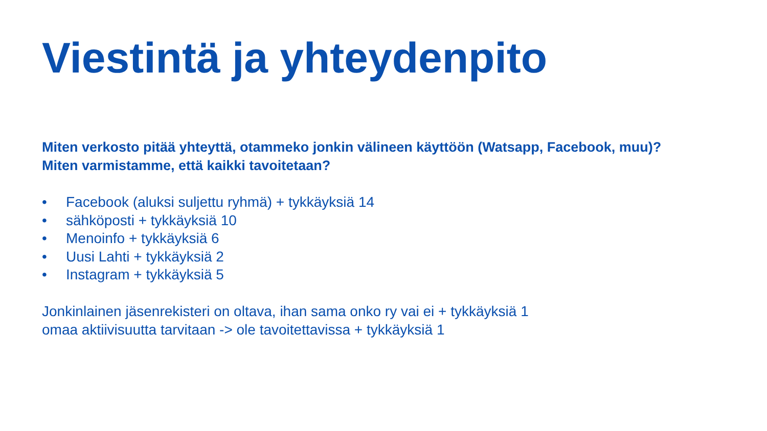Viestintä ja yhteydenpito
Miten verkosto pitää yhteyttä, otammeko jonkin välineen käyttöön (Watsapp, Facebook, muu)?
Miten varmistamme, että kaikki tavoitetaan?
• Facebook (aluksi suljettu ryhmä) + tykkäyksiä 14
• sähköposti + tykkäyksiä 10
• Menoinfo + tykkäyksiä 6
• Uusi Lahti + tykkäyksiä 2
• Instagram + tykkäyksiä 5
Jonkinlainen jäsenrekisteri on oltava, ihan sama onko ry vai ei + tykkäyksiä 1
omaa aktiivisuutta tarvitaan -> ole tavoitettavissa + tykkäyksiä 1